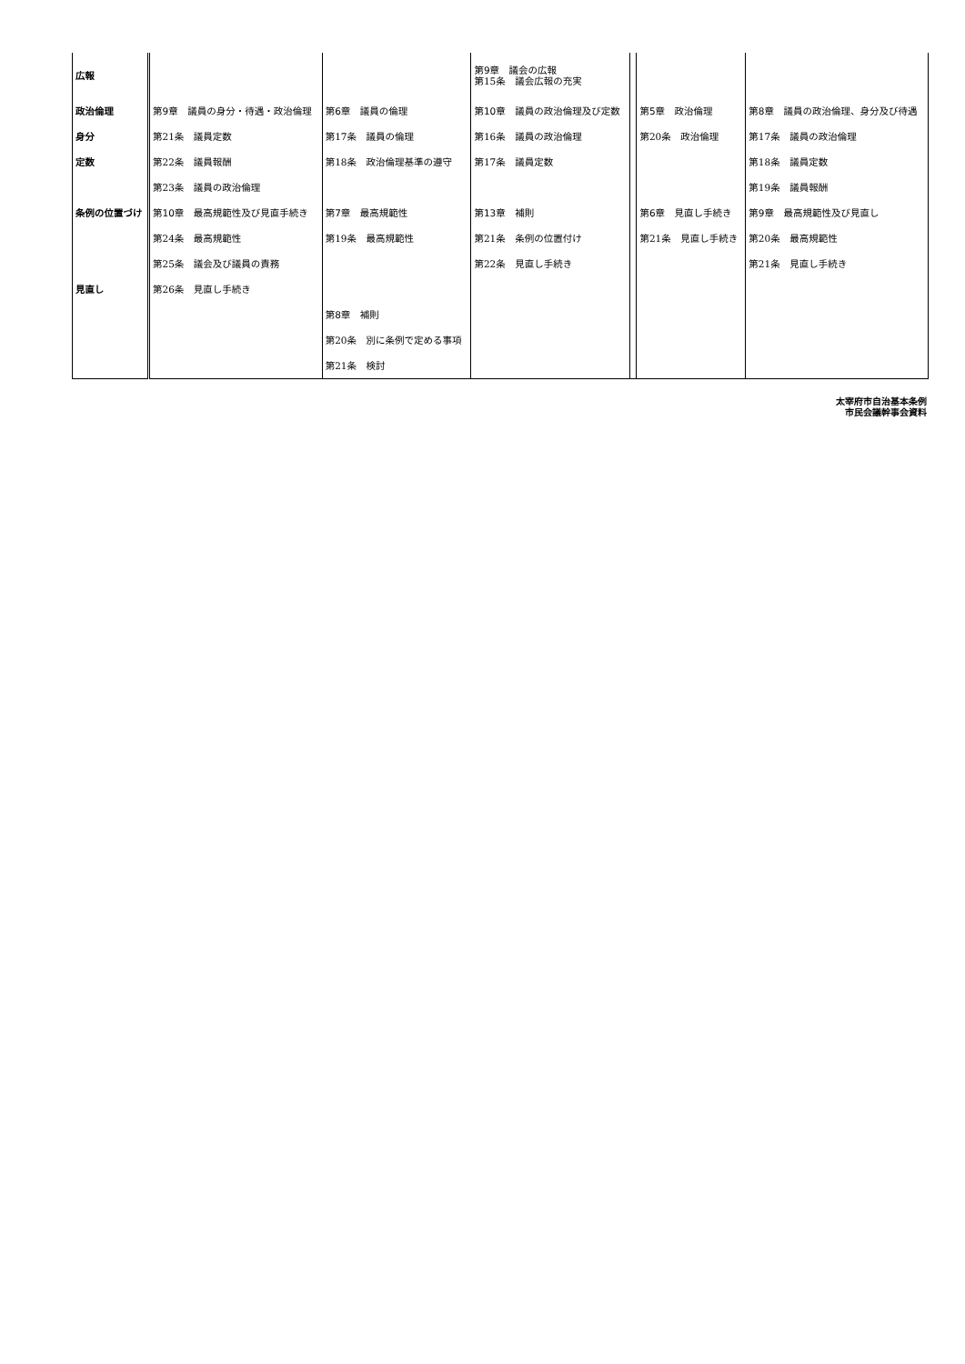| 広報 | | | 第9章 議会の広報 第15条 議会広報の充実 | | | |
| 政治倫理 | 第9章 議員の身分・待遇・政治倫理 | 第6章 議員の倫理 | 第10章 議員の政治倫理及び定数 | | 第5章 政治倫理 | 第8章 議員の政治倫理、身分及び待遇 |
| 身分 | 第21条 議員定数 | 第17条 議員の倫理 | 第16条 議員の政治倫理 | | 第20条 政治倫理 | 第17条 議員の政治倫理 |
| 定数 | 第22条 議員報酬 | 第18条 政治倫理基準の遵守 | 第17条 議員定数 | | | 第18条 議員定数 |
| | 第23条 議員の政治倫理 | | | | | 第19条 議員報酬 |
| 条例の位置づけ | 第10章 最高規範性及び見直手続き | 第7章 最高規範性 | 第13章 補則 | | 第6章 見直し手続き | 第9章 最高規範性及び見直し |
| | 第24条 最高規範性 | 第19条 最高規範性 | 第21条 条例の位置付け | | 第21条 見直し手続き | 第20条 最高規範性 |
| | 第25条 議会及び議員の責務 | | 第22条 見直し手続き | | | 第21条 見直し手続き |
| 見直し | 第26条 見直し手続き | | | | | |
| | | 第8章 補則 | | | | |
| | | 第20条 別に条例で定める事項 | | | | |
| | | 第21条 検討 | | | | |
太宰府市自治基本条例
市民会議幹事会資料